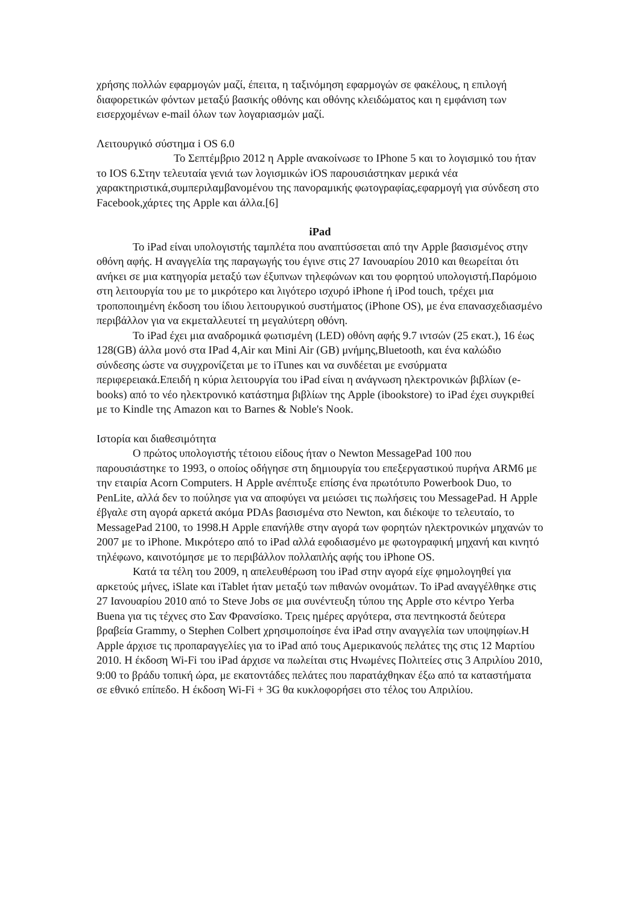χρήσης πολλών εφαρμογών μαζί, έπειτα, η ταξινόμηση εφαρμογών σε φακέλους, η επιλογή διαφορετικών φόντων μεταξύ βασικής οθόνης και οθόνης κλειδώματος και η εμφάνιση των εισερχομένων e-mail όλων των λογαριασμών μαζί.
Λειτουργικό σύστημα i OS 6.0
Το Σεπτέμβριο 2012 η Apple ανακοίνωσε το IPhone 5 και το λογισμικό του ήταν το IOS 6.Στην τελευταία γενιά των λογισμικών iOS παρουσιάστηκαν μερικά νέα χαρακτηριστικά,συμπεριλαμβανομένου της πανοραμικής φωτογραφίας,εφαρμογή για σύνδεση στο Facebook,χάρτες της Apple και άλλα.[6]
iPad
Το iPad είναι υπολογιστής ταμπλέτα που αναπτύσσεται από την Apple βασισμένος στην οθόνη αφής. Η αναγγελία της παραγωγής του έγινε στις 27 Ιανουαρίου 2010 και θεωρείται ότι ανήκει σε μια κατηγορία μεταξύ των έξυπνων τηλεφώνων και του φορητού υπολογιστή.Παρόμοιο στη λειτουργία του με το μικρότερο και λιγότερο ισχυρό iPhone ή iPod touch, τρέχει μια τροποποιημένη έκδοση του ίδιου λειτουργικού συστήματος (iPhone OS), με ένα επανασχεδιασμένο περιβάλλον για να εκμεταλλευτεί τη μεγαλύτερη οθόνη.
Το iPad έχει μια αναδρομικά φωτισμένη (LED) οθόνη αφής 9.7 ιντσών (25 εκατ.), 16 έως 128(GB) άλλα μονό στα IPad 4,Air και Mini Air (GB) μνήμης,Bluetooth, και ένα καλώδιο σύνδεσης ώστε να συγχρονίζεται με το iTunes και να συνδέεται με ενσύρματα περιφερειακά.Επειδή η κύρια λειτουργία του iPad είναι η ανάγνωση ηλεκτρονικών βιβλίων (e-books) από το νέο ηλεκτρονικό κατάστημα βιβλίων της Apple (ibookstore) το iPad έχει συγκριθεί με το Kindle της Amazon και το Barnes & Noble's Nook.
Ιστορία και διαθεσιμότητα
Ο πρώτος υπολογιστής τέτοιου είδους ήταν ο Newton MessagePad 100 που παρουσιάστηκε το 1993, ο οποίος οδήγησε στη δημιουργία του επεξεργαστικού πυρήνα ARM6 με την εταιρία Acorn Computers. Η Apple ανέπτυξε επίσης ένα πρωτότυπο Powerbook Duo, το PenLite, αλλά δεν το πούλησε για να αποφύγει να μειώσει τις πωλήσεις του MessagePad. Η Apple έβγαλε στη αγορά αρκετά ακόμα PDAs βασισμένα στο Newton, και διέκοψε το τελευταίο, το MessagePad 2100, το 1998.Η Apple επανήλθε στην αγορά των φορητών ηλεκτρονικών μηχανών το 2007 με το iPhone. Μικρότερο από το iPad αλλά εφοδιασμένο με φωτογραφική μηχανή και κινητό τηλέφωνο, καινοτόμησε με το περιβάλλον πολλαπλής αφής του iPhone OS.
Κατά τα τέλη του 2009, η απελευθέρωση του iPad στην αγορά είχε φημολογηθεί για αρκετούς μήνες, iSlate και iTablet ήταν μεταξύ των πιθανών ονομάτων. Το iPad αναγγέλθηκε στις 27 Ιανουαρίου 2010 από το Steve Jobs σε μια συνέντευξη τύπου της Apple στο κέντρο Yerba Buena για τις τέχνες στο Σαν Φρανσίσκο. Τρεις ημέρες αργότερα, στα πεντηκοστά δεύτερα βραβεία Grammy, ο Stephen Colbert χρησιμοποίησε ένα iPad στην αναγγελία των υποψηφίων.Η Apple άρχισε τις προπαραγγελίες για το iPad από τους Αμερικανούς πελάτες της στις 12 Μαρτίου 2010. Η έκδοση Wi-Fi του iPad άρχισε να πωλείται στις Ηνωμένες Πολιτείες στις 3 Απριλίου 2010, 9:00 το βράδυ τοπική ώρα, με εκατοντάδες πελάτες που παρατάχθηκαν έξω από τα καταστήματα σε εθνικό επίπεδο. Η έκδοση Wi-Fi + 3G θα κυκλοφορήσει στο τέλος του Απριλίου.